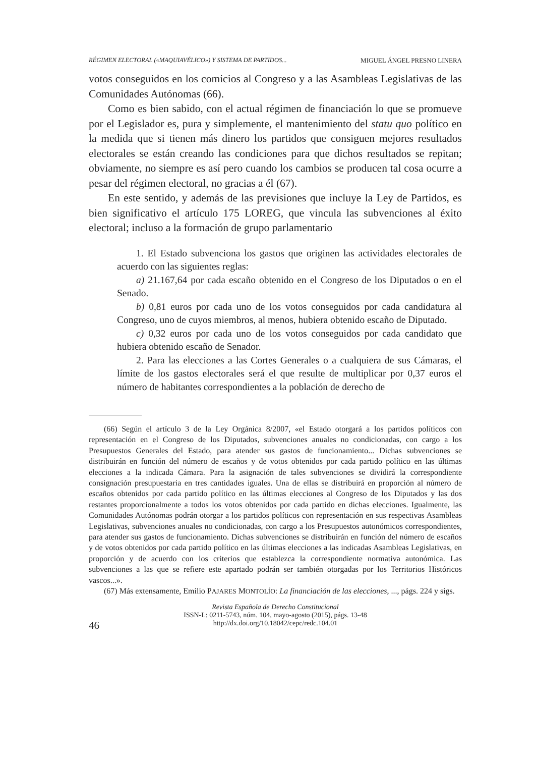RÉGIMEN ELECTORAL («MAQUIAVÉLICO») Y SISTEMA DE PARTIDOS... MIGUEL ÁNGEL PRESNO LINERA
votos conseguidos en los comicios al Congreso y a las Asambleas Legislativas de las Comunidades Autónomas (66).
Como es bien sabido, con el actual régimen de financiación lo que se promueve por el Legislador es, pura y simplemente, el mantenimiento del statu quo político en la medida que si tienen más dinero los partidos que consiguen mejores resultados electorales se están creando las condiciones para que dichos resultados se repitan; obviamente, no siempre es así pero cuando los cambios se producen tal cosa ocurre a pesar del régimen electoral, no gracias a él (67).
En este sentido, y además de las previsiones que incluye la Ley de Partidos, es bien significativo el artículo 175 LOREG, que vincula las subvenciones al éxito electoral; incluso a la formación de grupo parlamentario
1. El Estado subvenciona los gastos que originen las actividades electorales de acuerdo con las siguientes reglas:
a) 21.167,64 por cada escaño obtenido en el Congreso de los Diputados o en el Senado.
b) 0,81 euros por cada uno de los votos conseguidos por cada candidatura al Congreso, uno de cuyos miembros, al menos, hubiera obtenido escaño de Diputado.
c) 0,32 euros por cada uno de los votos conseguidos por cada candidato que hubiera obtenido escaño de Senador.
2. Para las elecciones a las Cortes Generales o a cualquiera de sus Cámaras, el límite de los gastos electorales será el que resulte de multiplicar por 0,37 euros el número de habitantes correspondientes a la población de derecho de
(66) Según el artículo 3 de la Ley Orgánica 8/2007, «el Estado otorgará a los partidos políticos con representación en el Congreso de los Diputados, subvenciones anuales no condicionadas, con cargo a los Presupuestos Generales del Estado, para atender sus gastos de funcionamiento... Dichas subvenciones se distribuirán en función del número de escaños y de votos obtenidos por cada partido político en las últimas elecciones a la indicada Cámara. Para la asignación de tales subvenciones se dividirá la correspondiente consignación presupuestaria en tres cantidades iguales. Una de ellas se distribuirá en proporción al número de escaños obtenidos por cada partido político en las últimas elecciones al Congreso de los Diputados y las dos restantes proporcionalmente a todos los votos obtenidos por cada partido en dichas elecciones. Igualmente, las Comunidades Autónomas podrán otorgar a los partidos políticos con representación en sus respectivas Asambleas Legislativas, subvenciones anuales no condicionadas, con cargo a los Presupuestos autonómicos correspondientes, para atender sus gastos de funcionamiento. Dichas subvenciones se distribuirán en función del número de escaños y de votos obtenidos por cada partido político en las últimas elecciones a las indicadas Asambleas Legislativas, en proporción y de acuerdo con los criterios que establezca la correspondiente normativa autonómica. Las subvenciones a las que se refiere este apartado podrán ser también otorgadas por los Territorios Históricos vascos...».
(67) Más extensamente, Emilio PAJARES MONTOLÍO: La financiación de las elecciones, ..., págs. 224 y sigs.
46
Revista Española de Derecho Constitucional
ISSN-L: 0211-5743, núm. 104, mayo-agosto (2015), págs. 13-48
http://dx.doi.org/10.18042/cepc/redc.104.01